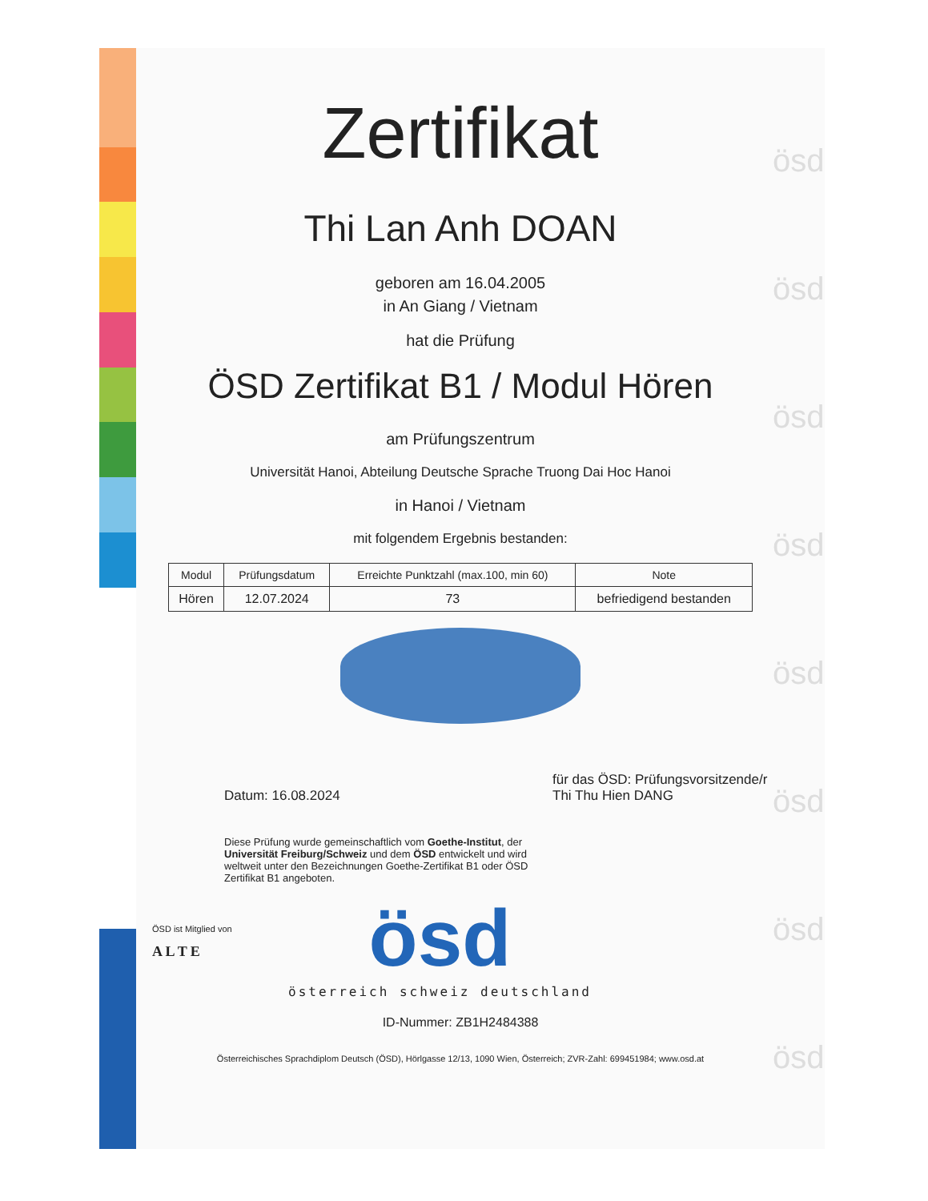ösd
ösd
ösd
ösd
ösd
ösd
ösd
ösd
Zertifikat
Thi Lan Anh DOAN
geboren am 16.04.2005
in An Giang / Vietnam
hat die Prüfung
ÖSD Zertifikat B1 / Modul Hören
am Prüfungszentrum
Universität Hanoi, Abteilung Deutsche Sprache Truong Dai Hoc Hanoi
in Hanoi / Vietnam
mit folgendem Ergebnis bestanden:
| Modul | Prüfungsdatum | Erreichte Punktzahl (max.100, min 60) | Note |
| --- | --- | --- | --- |
| Hören | 12.07.2024 | 73 | befriedigend bestanden |
Datum: 16.08.2024
für das ÖSD: Prüfungsvorsitzende/r
Thi Thu Hien DANG
Diese Prüfung wurde gemeinschaftlich vom Goethe-Institut, der Universität Freiburg/Schweiz und dem ÖSD entwickelt und wird weltweit unter den Bezeichnungen Goethe-Zertifikat B1 oder ÖSD Zertifikat B1 angeboten.
ÖSD ist Mitglied von
A L T E
ösd
österreich schweiz deutschland
ID-Nummer: ZB1H2484388
Österreichisches Sprachdiplom Deutsch (ÖSD), Hörlgasse 12/13, 1090 Wien, Österreich; ZVR-Zahl: 699451984; www.osd.at